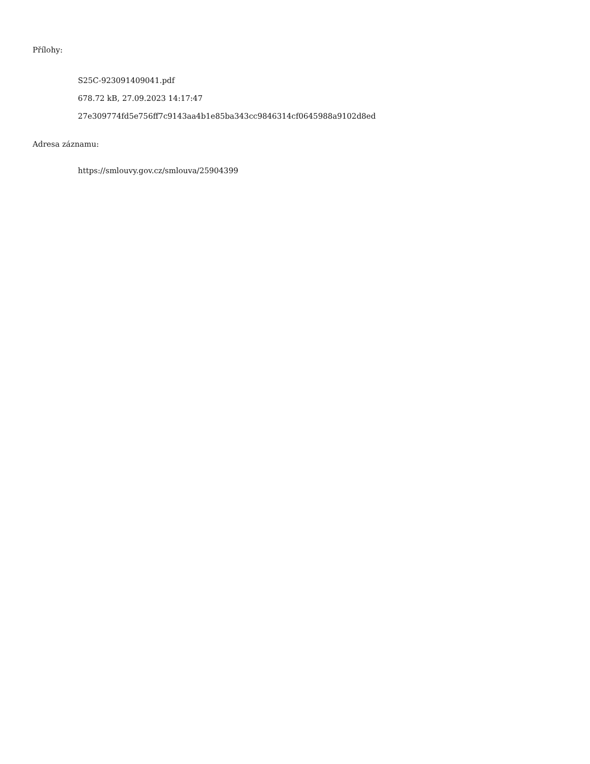Přílohy:
S25C-923091409041.pdf
678.72 kB, 27.09.2023 14:17:47
27e309774fd5e756ff7c9143aa4b1e85ba343cc9846314cf0645988a9102d8ed
Adresa záznamu:
https://smlouvy.gov.cz/smlouva/25904399